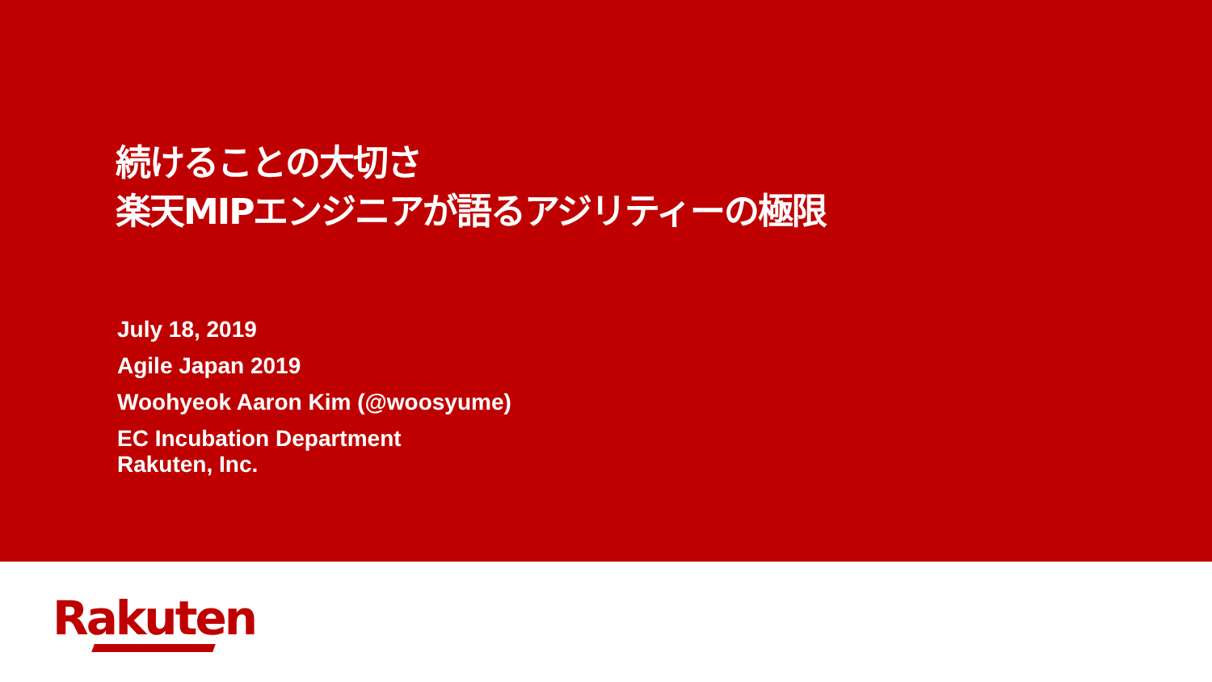続けることの大切さ
楽天MIPエンジニアが語るアジリティーの極限
July 18, 2019
Agile Japan 2019
Woohyeok Aaron Kim (@woosyume)
EC Incubation Department
Rakuten, Inc.
Rakuten